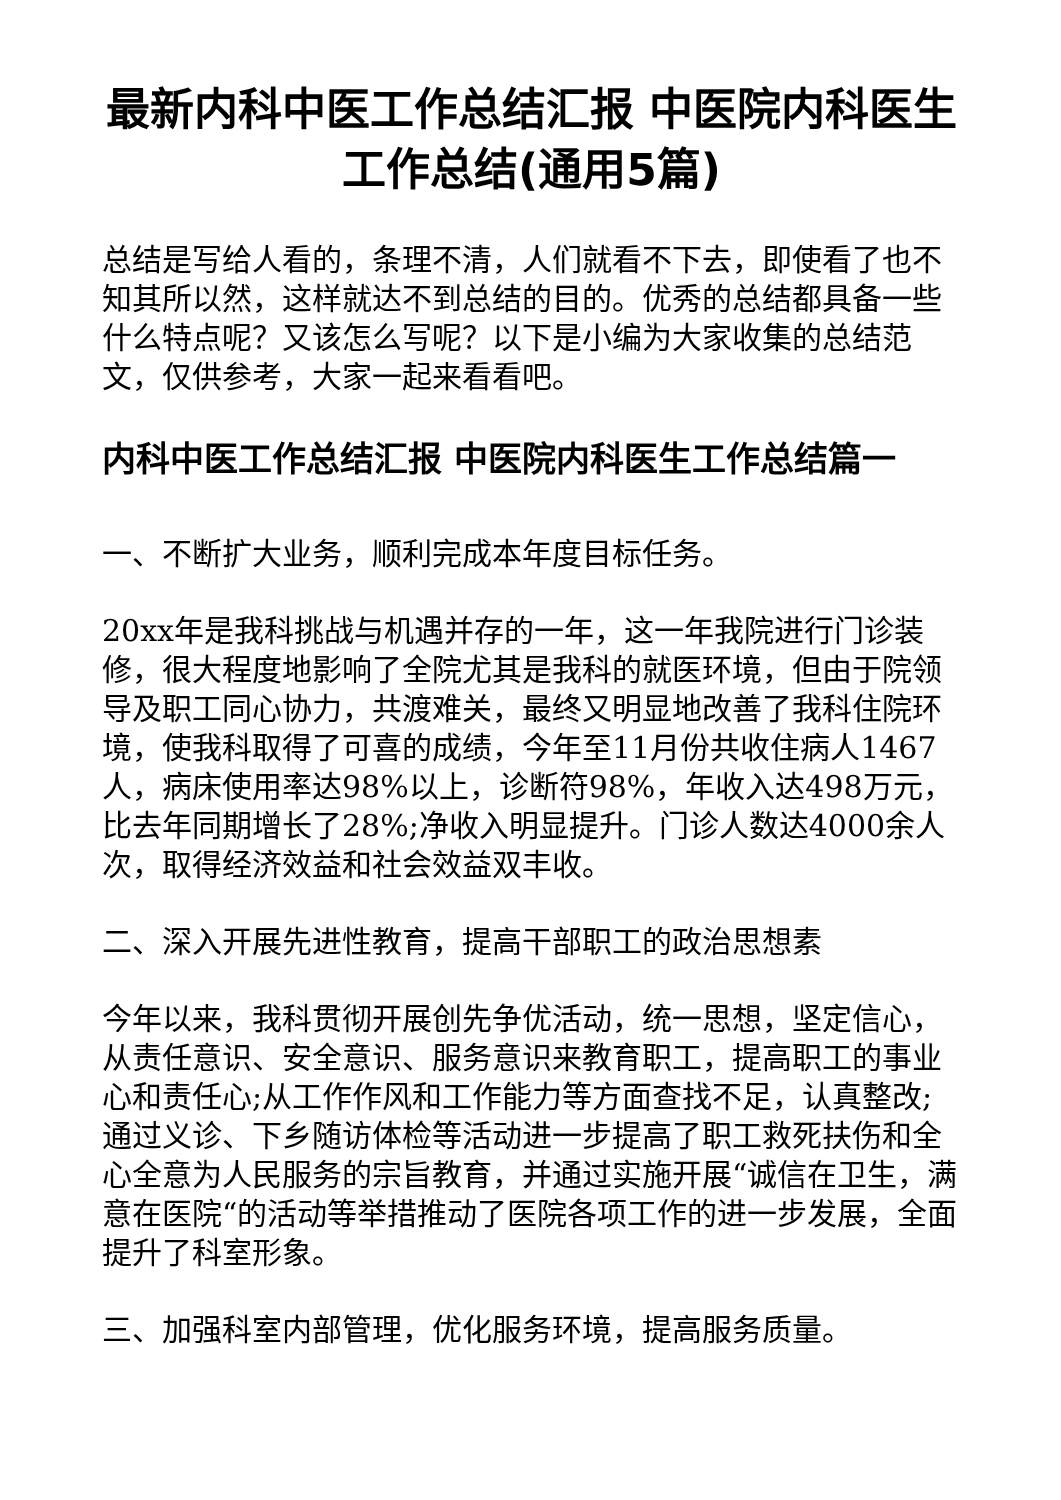最新内科中医工作总结汇报 中医院内科医生工作总结(通用5篇)
总结是写给人看的，条理不清，人们就看不下去，即使看了也不知其所以然，这样就达不到总结的目的。优秀的总结都具备一些什么特点呢？又该怎么写呢？以下是小编为大家收集的总结范文，仅供参考，大家一起来看看吧。
内科中医工作总结汇报 中医院内科医生工作总结篇一
一、不断扩大业务，顺利完成本年度目标任务。
20xx年是我科挑战与机遇并存的一年，这一年我院进行门诊装修，很大程度地影响了全院尤其是我科的就医环境，但由于院领导及职工同心协力，共渡难关，最终又明显地改善了我科住院环境，使我科取得了可喜的成绩，今年至11月份共收住病人1467人，病床使用率达98%以上，诊断符98%，年收入达498万元，比去年同期增长了28%;净收入明显提升。门诊人数达4000余人次，取得经济效益和社会效益双丰收。
二、深入开展先进性教育，提高干部职工的政治思想素
今年以来，我科贯彻开展创先争优活动，统一思想，坚定信心，从责任意识、安全意识、服务意识来教育职工，提高职工的事业心和责任心;从工作作风和工作能力等方面查找不足，认真整改;通过义诊、下乡随访体检等活动进一步提高了职工救死扶伤和全心全意为人民服务的宗旨教育，并通过实施开展“诚信在卫生，满意在医院“的活动等举措推动了医院各项工作的进一步发展，全面提升了科室形象。
三、加强科室内部管理，优化服务环境，提高服务质量。